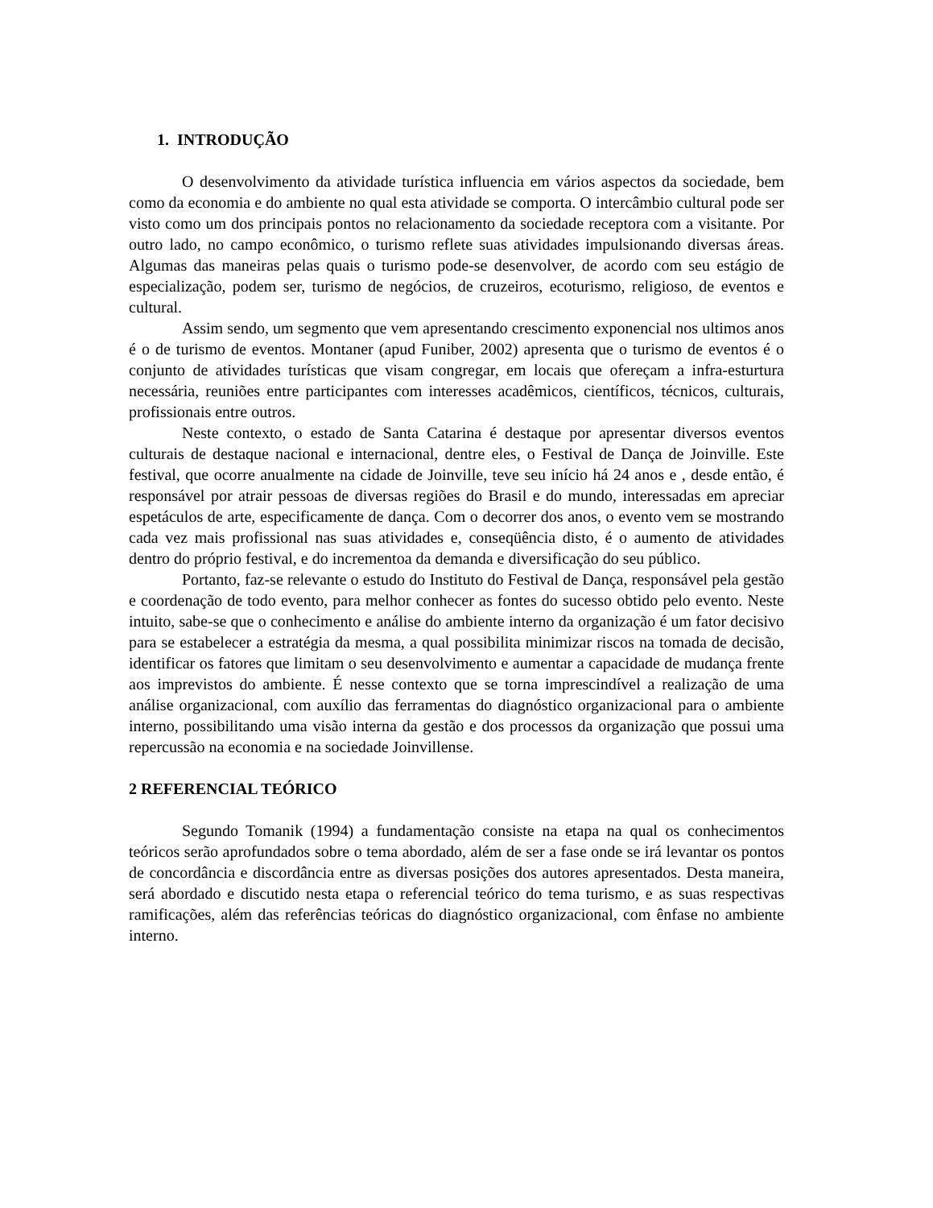1. INTRODUÇÃO
O desenvolvimento da atividade turística influencia em vários aspectos da sociedade, bem como da economia e do ambiente no qual esta atividade se comporta. O intercâmbio cultural pode ser visto como um dos principais pontos no relacionamento da sociedade receptora com a visitante. Por outro lado, no campo econômico, o turismo reflete suas atividades impulsionando diversas áreas. Algumas das maneiras pelas quais o turismo pode-se desenvolver, de acordo com seu estágio de especialização, podem ser, turismo de negócios, de cruzeiros, ecoturismo, religioso, de eventos e cultural.
Assim sendo, um segmento que vem apresentando crescimento exponencial nos ultimos anos é o de turismo de eventos. Montaner (apud Funiber, 2002) apresenta que o turismo de eventos é o conjunto de atividades turísticas que visam congregar, em locais que ofereçam a infra-esturtura necessária, reuniões entre participantes com interesses acadêmicos, científicos, técnicos, culturais, profissionais entre outros.
Neste contexto, o estado de Santa Catarina é destaque por apresentar diversos eventos culturais de destaque nacional e internacional, dentre eles, o Festival de Dança de Joinville. Este festival, que ocorre anualmente na cidade de Joinville, teve seu início há 24 anos e , desde então, é responsável por atrair pessoas de diversas regiões do Brasil e do mundo, interessadas em apreciar espetáculos de arte, especificamente de dança. Com o decorrer dos anos, o evento vem se mostrando cada vez mais profissional nas suas atividades e, conseqüência disto, é o aumento de atividades dentro do próprio festival, e do incrementoa da demanda e diversificação do seu público.
Portanto, faz-se relevante o estudo do Instituto do Festival de Dança, responsável pela gestão e coordenação de todo evento, para melhor conhecer as fontes do sucesso obtido pelo evento. Neste intuito, sabe-se que o conhecimento e análise do ambiente interno da organização é um fator decisivo para se estabelecer a estratégia da mesma, a qual possibilita minimizar riscos na tomada de decisão, identificar os fatores que limitam o seu desenvolvimento e aumentar a capacidade de mudança frente aos imprevistos do ambiente. É nesse contexto que se torna imprescindível a realização de uma análise organizacional, com auxílio das ferramentas do diagnóstico organizacional para o ambiente interno, possibilitando uma visão interna da gestão e dos processos da organização que possui uma repercussão na economia e na sociedade Joinvillense.
2 REFERENCIAL TEÓRICO
Segundo Tomanik (1994) a fundamentação consiste na etapa na qual os conhecimentos teóricos serão aprofundados sobre o tema abordado, além de ser a fase onde se irá levantar os pontos de concordância e discordância entre as diversas posições dos autores apresentados. Desta maneira, será abordado e discutido nesta etapa o referencial teórico do tema turismo, e as suas respectivas ramificações, além das referências teóricas do diagnóstico organizacional, com ênfase no ambiente interno.